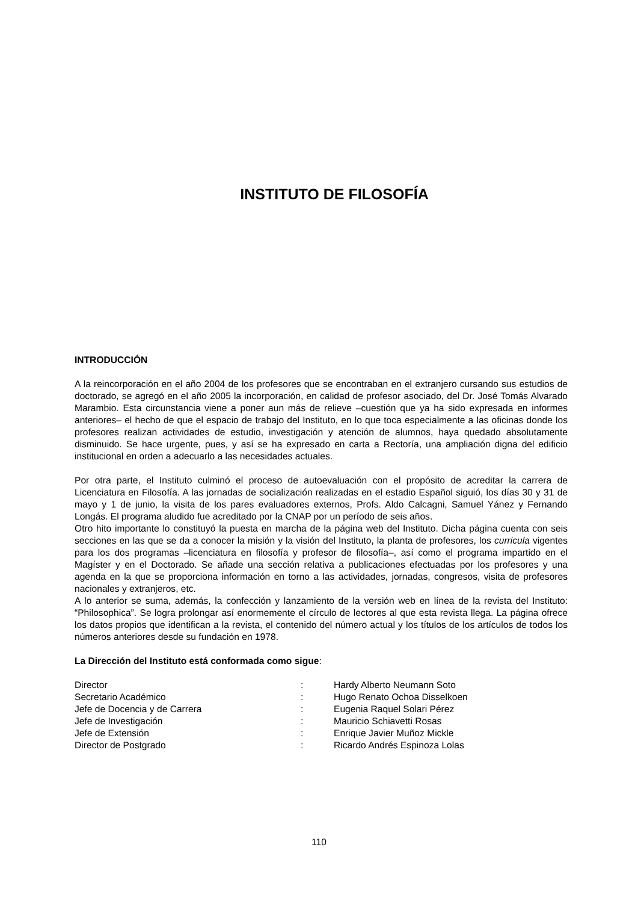INSTITUTO DE FILOSOFÍA
INTRODUCCIÓN
A la reincorporación en el año 2004 de los profesores que se encontraban en el extranjero cursando sus estudios de doctorado, se agregó en el año 2005 la incorporación, en calidad de profesor asociado, del Dr. José Tomás Alvarado Marambio. Esta circunstancia viene a poner aun más de relieve –cuestión que ya ha sido expresada en informes anteriores– el hecho de que el espacio de trabajo del Instituto, en lo que toca especialmente a las oficinas donde los profesores realizan actividades de estudio, investigación y atención de alumnos, haya quedado absolutamente disminuido. Se hace urgente, pues, y así se ha expresado en carta a Rectoría, una ampliación digna del edificio institucional en orden a adecuarlo a las necesidades actuales.
Por otra parte, el Instituto culminó el proceso de autoevaluación con el propósito de acreditar la carrera de Licenciatura en Filosofía. A las jornadas de socialización realizadas en el estadio Español siguió, los días 30 y 31 de mayo y 1 de junio, la visita de los pares evaluadores externos, Profs. Aldo Calcagni, Samuel Yánez y Fernando Longás. El programa aludido fue acreditado por la CNAP por un período de seis años.
Otro hito importante lo constituyó la puesta en marcha de la página web del Instituto. Dicha página cuenta con seis secciones en las que se da a conocer la misión y la visión del Instituto, la planta de profesores, los curricula vigentes para los dos programas –licenciatura en filosofía y profesor de filosofía–, así como el programa impartido en el Magíster y en el Doctorado. Se añade una sección relativa a publicaciones efectuadas por los profesores y una agenda en la que se proporciona información en torno a las actividades, jornadas, congresos, visita de profesores nacionales y extranjeros, etc.
A lo anterior se suma, además, la confección y lanzamiento de la versión web en línea de la revista del Instituto: “Philosophica”. Se logra prolongar así enormemente el círculo de lectores al que esta revista llega. La página ofrece los datos propios que identifican a la revista, el contenido del número actual y los títulos de los artículos de todos los números anteriores desde su fundación en 1978.
La Dirección del Instituto está conformada como sigue:
| Director | : | Hardy Alberto Neumann Soto |
| Secretario Académico | : | Hugo Renato Ochoa Disselkoen |
| Jefe de Docencia y de Carrera | : | Eugenia Raquel Solari Pérez |
| Jefe de Investigación | : | Mauricio Schiavetti Rosas |
| Jefe de Extensión | : | Enrique Javier Muñoz Mickle |
| Director de Postgrado | : | Ricardo Andrés Espinoza Lolas |
110